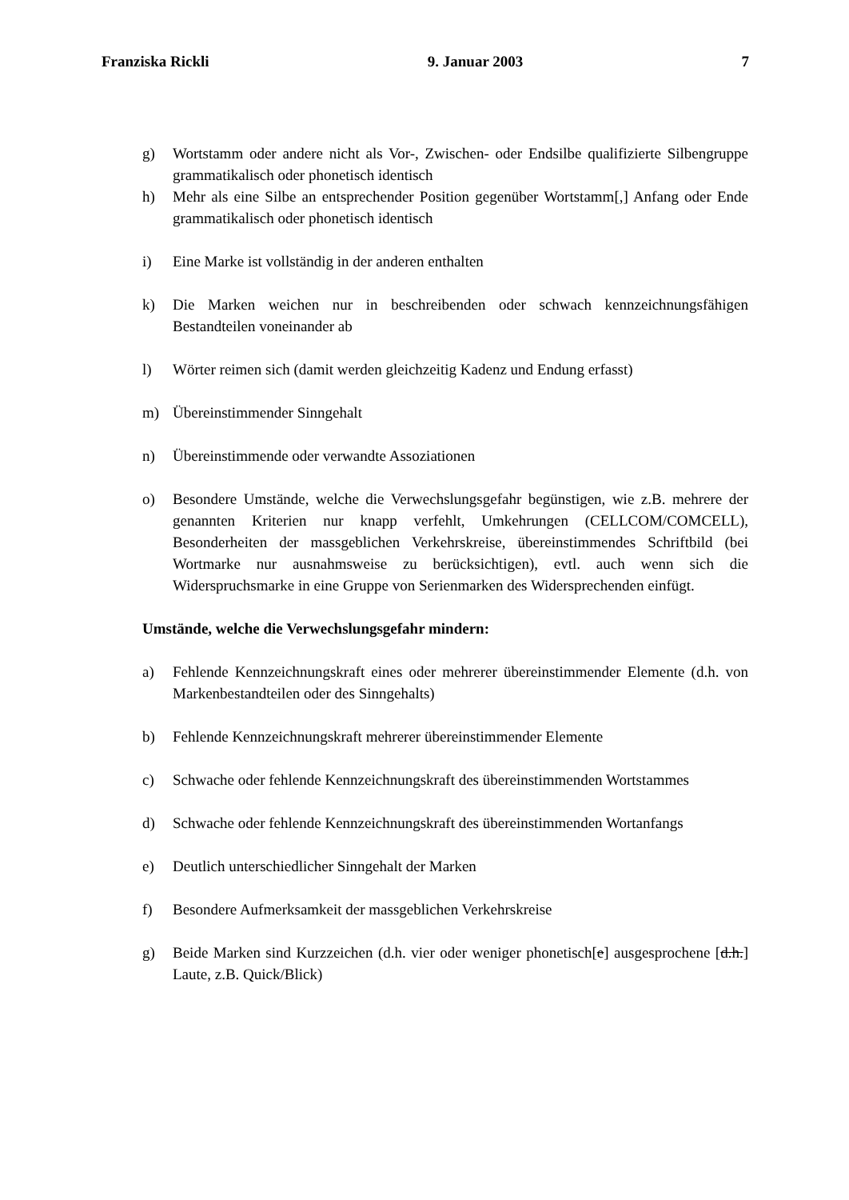Franziska Rickli 9. Januar 2003 7
g) Wortstamm oder andere nicht als Vor-, Zwischen- oder Endsilbe qualifizierte Silbengruppe grammatikalisch oder phonetisch identisch
h) Mehr als eine Silbe an entsprechender Position gegenüber Wortstamm[,] Anfang oder Ende grammatikalisch oder phonetisch identisch
i) Eine Marke ist vollständig in der anderen enthalten
k) Die Marken weichen nur in beschreibenden oder schwach kennzeichnungsfähigen Bestandteilen voneinander ab
l) Wörter reimen sich (damit werden gleichzeitig Kadenz und Endung erfasst)
m) Übereinstimmender Sinngehalt
n) Übereinstimmende oder verwandte Assoziationen
o) Besondere Umstände, welche die Verwechslungsgefahr begünstigen, wie z.B. mehrere der genannten Kriterien nur knapp verfehlt, Umkehrungen (CELLCOM/COMCELL), Besonderheiten der massgeblichen Verkehrskreise, übereinstimmendes Schriftbild (bei Wortmarke nur ausnahmsweise zu berücksichtigen), evtl. auch wenn sich die Widerspruchsmarke in eine Gruppe von Serienmarken des Widersprechenden einfügt.
Umstände, welche die Verwechslungsgefahr mindern:
a) Fehlende Kennzeichnungskraft eines oder mehrerer übereinstimmender Elemente (d.h. von Markenbestandteilen oder des Sinngehalts)
b) Fehlende Kennzeichnungskraft mehrerer übereinstimmender Elemente
c) Schwache oder fehlende Kennzeichnungskraft des übereinstimmenden Wortstammes
d) Schwache oder fehlende Kennzeichnungskraft des übereinstimmenden Wortanfangs
e) Deutlich unterschiedlicher Sinngehalt der Marken
f) Besondere Aufmerksamkeit der massgeblichen Verkehrskreise
g) Beide Marken sind Kurzzeichen (d.h. vier oder weniger phonetisch[e] ausgesprochene [d.h.] Laute, z.B. Quick/Blick)